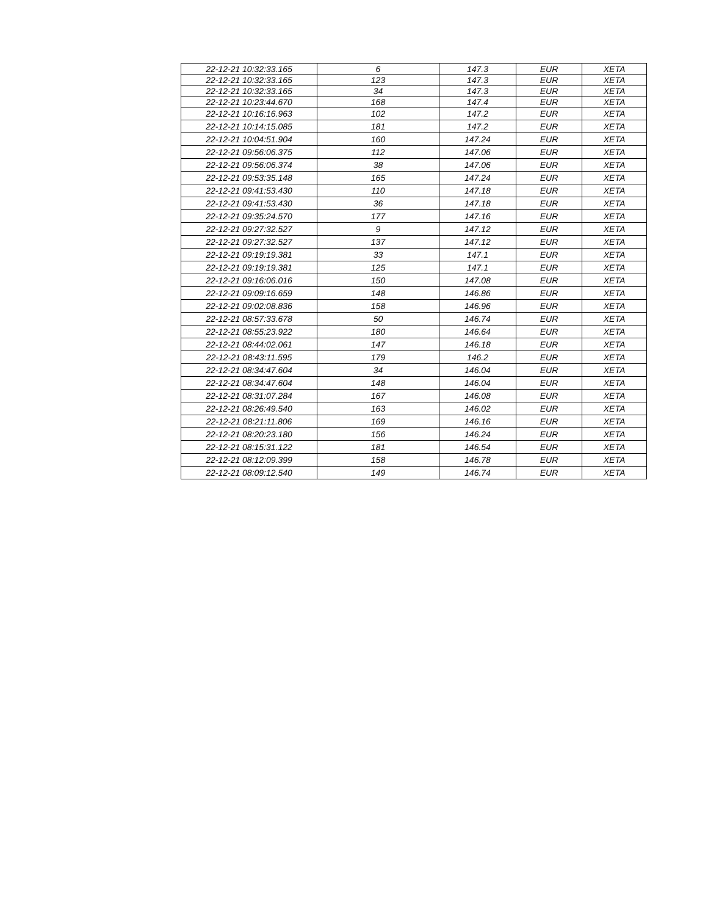| 22-12-21 10:32:33.165 | 6 | 147.3 | EUR | XETA |
| 22-12-21 10:32:33.165 | 123 | 147.3 | EUR | XETA |
| 22-12-21 10:32:33.165 | 34 | 147.3 | EUR | XETA |
| 22-12-21 10:23:44.670 | 168 | 147.4 | EUR | XETA |
| 22-12-21 10:16:16.963 | 102 | 147.2 | EUR | XETA |
| 22-12-21 10:14:15.085 | 181 | 147.2 | EUR | XETA |
| 22-12-21 10:04:51.904 | 160 | 147.24 | EUR | XETA |
| 22-12-21 09:56:06.375 | 112 | 147.06 | EUR | XETA |
| 22-12-21 09:56:06.374 | 38 | 147.06 | EUR | XETA |
| 22-12-21 09:53:35.148 | 165 | 147.24 | EUR | XETA |
| 22-12-21 09:41:53.430 | 110 | 147.18 | EUR | XETA |
| 22-12-21 09:41:53.430 | 36 | 147.18 | EUR | XETA |
| 22-12-21 09:35:24.570 | 177 | 147.16 | EUR | XETA |
| 22-12-21 09:27:32.527 | 9 | 147.12 | EUR | XETA |
| 22-12-21 09:27:32.527 | 137 | 147.12 | EUR | XETA |
| 22-12-21 09:19:19.381 | 33 | 147.1 | EUR | XETA |
| 22-12-21 09:19:19.381 | 125 | 147.1 | EUR | XETA |
| 22-12-21 09:16:06.016 | 150 | 147.08 | EUR | XETA |
| 22-12-21 09:09:16.659 | 148 | 146.86 | EUR | XETA |
| 22-12-21 09:02:08.836 | 158 | 146.96 | EUR | XETA |
| 22-12-21 08:57:33.678 | 50 | 146.74 | EUR | XETA |
| 22-12-21 08:55:23.922 | 180 | 146.64 | EUR | XETA |
| 22-12-21 08:44:02.061 | 147 | 146.18 | EUR | XETA |
| 22-12-21 08:43:11.595 | 179 | 146.2 | EUR | XETA |
| 22-12-21 08:34:47.604 | 34 | 146.04 | EUR | XETA |
| 22-12-21 08:34:47.604 | 148 | 146.04 | EUR | XETA |
| 22-12-21 08:31:07.284 | 167 | 146.08 | EUR | XETA |
| 22-12-21 08:26:49.540 | 163 | 146.02 | EUR | XETA |
| 22-12-21 08:21:11.806 | 169 | 146.16 | EUR | XETA |
| 22-12-21 08:20:23.180 | 156 | 146.24 | EUR | XETA |
| 22-12-21 08:15:31.122 | 181 | 146.54 | EUR | XETA |
| 22-12-21 08:12:09.399 | 158 | 146.78 | EUR | XETA |
| 22-12-21 08:09:12.540 | 149 | 146.74 | EUR | XETA |